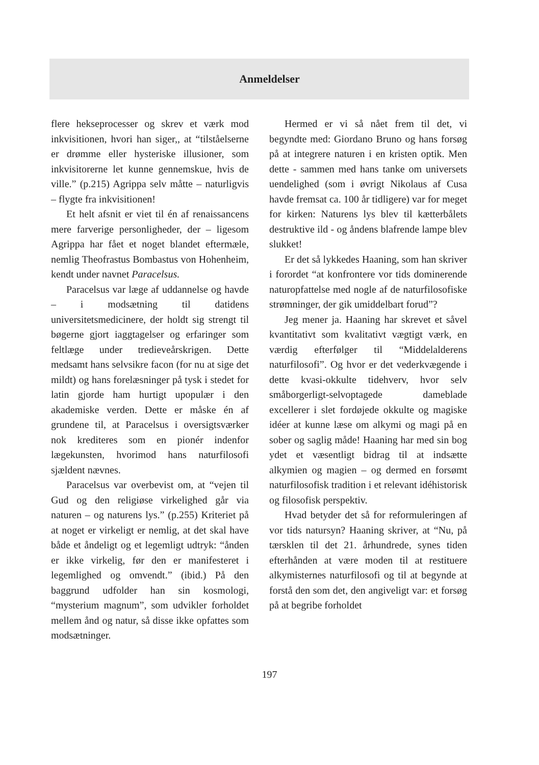Anmeldelser
flere hekseprocesser og skrev et værk mod inkvisitionen, hvori han siger,, at “tilståelserne er drømme eller hysteriske illusioner, som inkvisitorerne let kunne gennemskue, hvis de ville.” (p.215) Agrippa selv måtte – naturligvis – flygte fra inkvisitionen!
Et helt afsnit er viet til én af renaissancens mere farverige personligheder, der – ligesom Agrippa har fået et noget blandet eftermæle, nemlig Theofrastus Bombastus von Hohenheim, kendt under navnet Paracelsus.
Paracelsus var læge af uddannelse og havde – i modsætning til datidens universitetsmedicinere, der holdt sig strengt til bøgerne gjort iaggtagelser og erfaringer som feltlæge under tredieveårskrigen. Dette medsamt hans selvsikre facon (for nu at sige det mildt) og hans forelæsninger på tysk i stedet for latin gjorde ham hurtigt upopulær i den akademiske verden. Dette er måske én af grundene til, at Paracelsus i oversigtsværker nok krediteres som en pionér indenfor lægekunsten, hvorimod hans naturfilosofi sjældent nævnes.
Paracelsus var overbevist om, at “vejen til Gud og den religiøse virkelighed går via naturen – og naturens lys.” (p.255) Kriteriet på at noget er virkeligt er nemlig, at det skal have både et åndeligt og et legemligt udtryk: “ånden er ikke virkelig, før den er manifesteret i legemlighed og omvendt.” (ibid.) På den baggrund udfolder han sin kosmologi, “mysterium magnum”, som udvikler forholdet mellem ånd og natur, så disse ikke opfattes som modsætninger.
Hermed er vi så nået frem til det, vi begyndte med: Giordano Bruno og hans forsøg på at integrere naturen i en kristen optik. Men dette - sammen med hans tanke om universets uendelighed (som i øvrigt Nikolaus af Cusa havde fremsat ca. 100 år tidligere) var for meget for kirken: Naturens lys blev til kætterbålets destruktive ild - og åndens blafrende lampe blev slukket!
Er det så lykkedes Haaning, som han skriver i forordet “at konfrontere vor tids dominerende naturopfattelse med nogle af de naturfilosofiske strømninger, der gik umiddelbart forud”?
Jeg mener ja. Haaning har skrevet et såvel kvantitativt som kvalitativt vægtigt værk, en værdig efterfølger til “Middelalderens naturfilosofi”. Og hvor er det vederkvægende i dette kvasi-okkulte tidehverv, hvor selv småborgerligt-selvoptagede dameblade excellerer i slet fordøjede okkulte og magiske idéer at kunne læse om alkymi og magi på en sober og saglig måde! Haaning har med sin bog ydet et væsentligt bidrag til at indsætte alkymien og magien – og dermed en forsømt naturfilosofisk tradition i et relevant idéhistorisk og filosofisk perspektiv.
Hvad betyder det så for reformuleringen af vor tids natursyn? Haaning skriver, at “Nu, på tærsklen til det 21. århundrede, synes tiden efterhånden at være moden til at restituere alkymisternes naturfilosofi og til at begynde at forstå den som det, den angiveligt var: et forsøg på at begribe forholdet
197